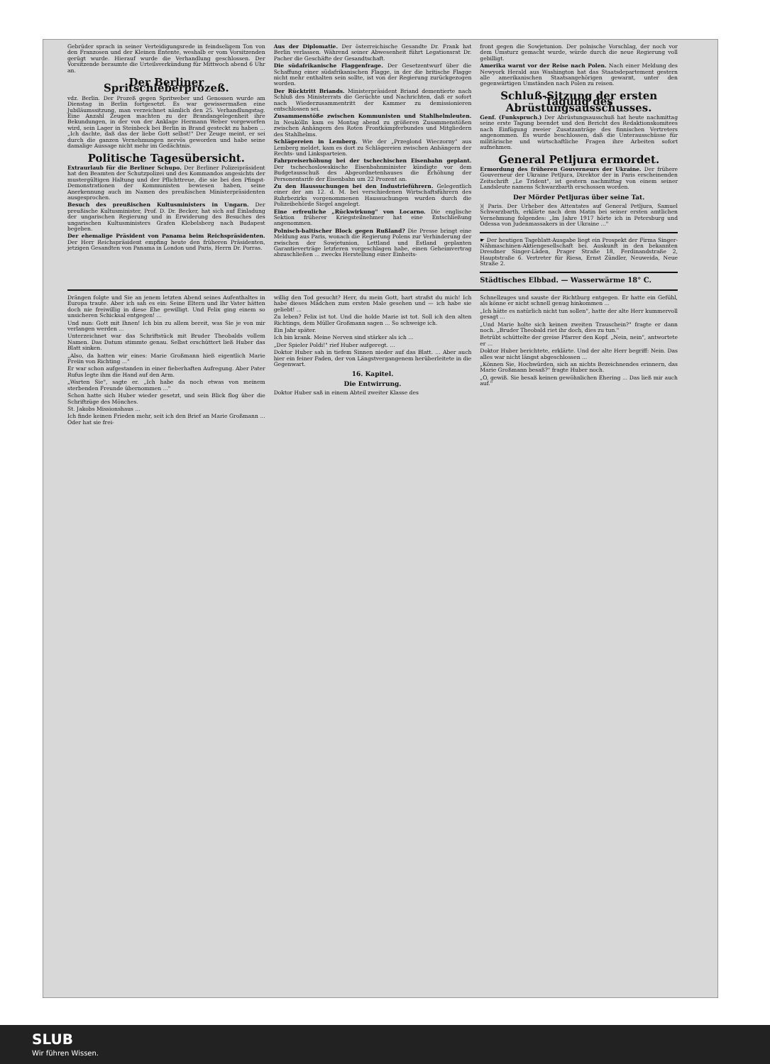Gebrüder sprach in seiner Verteidigungsrede in feindseligem Ton von den Franzosen und der Kleinen Entente, weshalb er vom Vorsitzenden gerügt wurde. Hierauf wurde die Verhandlung geschlossen. Der Vorsitzende beraumte die Urteilsverkündung für Mittwoch abend 6 Uhr an.
Der Berliner Spritschieberprozeß.
vdz. Berlin. Der Prozeß gegen Spritweber und Genossen wurde am Dienstag in Berlin fortgesetzt. Es war gewissermaßen eine Jubiläumssitzung, man verzeichnet nämlich den 25. Verhandlungstag. Eine Anzahl Zeugen machten zu der Brandangelegenheit ihre Bekundungen, in der von der Anklage Hermann Weber vorgeworfen wird, sein Lager in Steinbeck bei Berlin in Brand gesteckt zu haben ... „Ich dachte, daß das der liebe Gott selbst!" Der Zeuge meint, er sei durch die ganzen Vernehmungen nervös geworden und habe seine damalige Aussage nicht mehr im Gedächtnis.
Politische Tagesübersicht.
Extraurlaub für die Berliner Schupo. Der Berliner Polizeipräsident hat den Beamten der Schutzpolizei und des Kommandos angesichts der mustergültigen Haltung und der Pflichttreue, die sie bei den Pfingst-Demonstrationen der Kommunisten bewiesen haben, seine Anerkennung auch im Namen des preußischen Ministerpräsidenten ausgesprochen.
Besuch des preußischen Kultusministers in Ungarn. Der preußische Kultusminister, Prof. D. Dr. Becker, hat sich auf Einladung der ungarischen Regierung und in Erwiderung des Besuches des ungarischen Kultusministers Grafen Klebelsberg nach Budapest begeben.
Der ehemalige Präsident von Panama beim Reichspräsidenten. Der Herr Reichspräsident empfing heute den früheren Präsidenten, jetzigen Gesandten von Panama in London und Paris, Herrn Dr. Porras.
Aus der Diplomatie. Der österreichische Gesandte Dr. Frank hat Berlin verlassen. Während seiner Abwesenheit führt Legationsrat Dr. Pacher die Geschäfte der Gesandtschaft.
Die südafrikanische Flaggenfrage. Der Gesetzentwurf über die Schaffung einer südafrikanischen Flagge, in der die britische Flagge nicht mehr enthalten sein sollte, ist von der Regierung zurückgezogen worden.
Der Rücktritt Briands. Ministerpräsident Briand dementierte nach Schluß des Ministerrats die Gerüchte und Nachrichten, daß er sofort nach Wiederzusammentritt der Kammer zu demissionieren entschlossen sei.
Zusammenstöße zwischen Kommunisten und Stahlhelmleuten. In Neukölln kam es Montag abend zu größeren Zusammenstößen zwischen Anhängern des Roten Frontkämpferbundes und Mitgliedern des Stahlhelms.
Schlägereien in Lemberg. Wie der „Przeglond Wieczorny" aus Lemberg meldet, kam es dort zu Schlägereien zwischen Anhängern der Rechts- und Linksparteien.
Fahrpreiserhöhung bei der tschechischen Eisenbahn geplant. Der tschechoslowakische Eisenbahnminister kündigte vor dem Budgetausschuß des Abgeordnetenhauses die Erhöhung der Personentarife der Eisenbahn um 22 Prozent an.
Zu den Haussuchungen bei den Industrieführern. Gelegentlich einer der am 12. d. M. bei verschiedenen Wirtschaftsführern des Ruhrbezirks vorgenommenen Haussuchungen wurden durch die Polizeibehörde Siegel angelegt.
Eine erfreuliche „Rückwirkung" von Locarno. Die englische Sektion früherer Kriegsteilnehmer hat eine Entschließung angenommen.
Polnisch-baltischer Block gegen Rußland? Die Presse bringt eine Meldung aus Paris, wonach die Regierung Polens zur Verhinderung der zwischen der Sowjetunion, Lettland und Estland geplanten Garantieverträge letzteren vorgeschlagen habe, einen Geheimvertrag abzuschließen ... zwecks Herstellung einer Einheits-
front gegen die Sowjetunion. Der polnische Vorschlag, der noch vor dem Umsturz gemacht wurde, würde durch die neue Regierung voll gebilligt.
Amerika warnt vor der Reise nach Polen. Nach einer Meldung des Newyork Herald aus Washington hat das Staatsdepartement gestern alle amerikanischen Staatsangehörigen gewarnt, unter den gegenwärtigen Umständen nach Polen zu reisen.
Schluß-Sitzung der ersten Tagung des Abrüstungsausschusses.
Genf. (Funkspruch.) Der Abrüstungsausschuß hat heute nachmittag seine erste Tagung beendet und den Bericht des Redaktionskomitees nach Einfügung zweier Zusatzanträge des finnischen Vertreters angenommen. Es wurde beschlossen, daß die Unterausschüsse für militärische und wirtschaftliche Fragen ihre Arbeiten sofort aufnehmen.
General Petljura ermordet.
Ermordung des früheren Gouverneurs der Ukraine. Der frühere Gouverneur der Ukraine Petljura, Direktor der in Paris erscheinenden Zeitschrift „Le Trident", ist gestern nachmittag von einem seiner Landsleute namens Schwarzbarth erschossen worden.
Der Mörder Petljuras über seine Tat.
)( Paris. Der Urheber des Attentates auf General Petljura, Samuel Schwarzbarth, erklärte nach dem Matin bei seiner ersten amtlichen Vernehmung folgendes: „Im Jahre 1917 hörte ich in Petersburg und Odessa von Judenmassakers in der Ukraine ..."
☛ Der heutigen Tageblatt-Ausgabe liegt ein Prospekt der Firma Singer-Nähmaschinen-Aktiengesellschaft bei. Auskunft in den bekannten Dresdner Singer-Läden, Prager Straße 18, Ferdinandstraße 2, Hauptstraße 6. Vertreter für Riesa, Ernst Zündler, Neuweida, Neue Straße 2.
Städtisches Elbbad. — Wasserwärme 18° C.
Drängen folgte und Sie an jenem letzten Abend seines Aufenthaltes in Europa traute. Aber ich sah es ein: Seine Eltern und Ihr Vater hätten doch nie freiwillig in diese Ehe gewilligt. Und Felix ging einem so unsicheren Schicksal entgegen! ...
Und nun: Gott mit Ihnen! Ich bin zu allem bereit, was Sie je von mir verlangen werden ...
Unterzeichnet war das Schriftstück mit Bruder Theobalds vollem Namen. Das Datum stimmte genau. Selbst erschüttert ließ Huber das Blatt sinken.
„Also, da hatten wir eines: Marie Großmann hieß eigentlich Marie Freiin von Richting ..."
Er war schon aufgestanden in einer fieberhaften Aufregung. Aber Pater Rufus legte ihm die Hand auf den Arm.
„Warten Sie", sagte er. „Ich habe da noch etwas von meinem sterbenden Freunde übernommen ..."
Schon hatte sich Huber wieder gesetzt, und sein Blick flog über die Schriftzüge des Mönches.
St. Jakobs Missionshaus ...
Ich finde keinen Frieden mehr, seit ich den Brief an Marie Großmann ... Oder hat sie frei-
willig den Tod gesucht? Herr, du mein Gott, hart strafst du mich! Ich habe dieses Mädchen zum ersten Male gesehen und — ich habe sie geliebt! ...
Zu leben? Felix ist tot. Und die holde Marie ist tot. Soll ich den alten Richtings, dem Müller Großmann sagen ... So schweige ich.
Ein Jahr später.
Ich bin krank. Meine Nerven sind stärker als ich ...
„Der Spieler Poldi!" rief Huber aufgeregt. ...
Doktor Huber sah in tiefem Sinnen nieder auf das Blatt. ... Aber auch hier ein feiner Faden, der von Längstvergangenem herüberleitete in die Gegenwart.
16. Kapitel.
Die Entwirrung.
Doktor Huber saß in einem Abteil zweiter Klasse des
Schnellzuges und sauste der Richtburg entgegen. Er hatte ein Gefühl, als könne er nicht schnell genug hinkommen ...
„Ich hätte es natürlich nicht tun sollen", hatte der alte Herr kummervoll gesagt ...
„Und Marie holte sich keinen zweiten Trauschein?" fragte er dann noch. „Bruder Theobald riet ihr doch, dies zu tun."
Betrübt schüttelte der greise Pfarrer den Kopf. „Nein, nein", antwortete er ...
Doktor Huber berichtete, erklärte. Und der alte Herr begriff: Nein. Das alles war nicht längst abgeschlossen ...
„Können Sie, Hochwürden, sich an nichts Bezeichnendes erinnern, das Marie Großmann besaß?" fragte Huber noch.
„O, gewiß. Sie besaß keinen gewöhnlichen Ehering ... Das ließ mir auch auf."
SLUB
Wir führen Wissen.